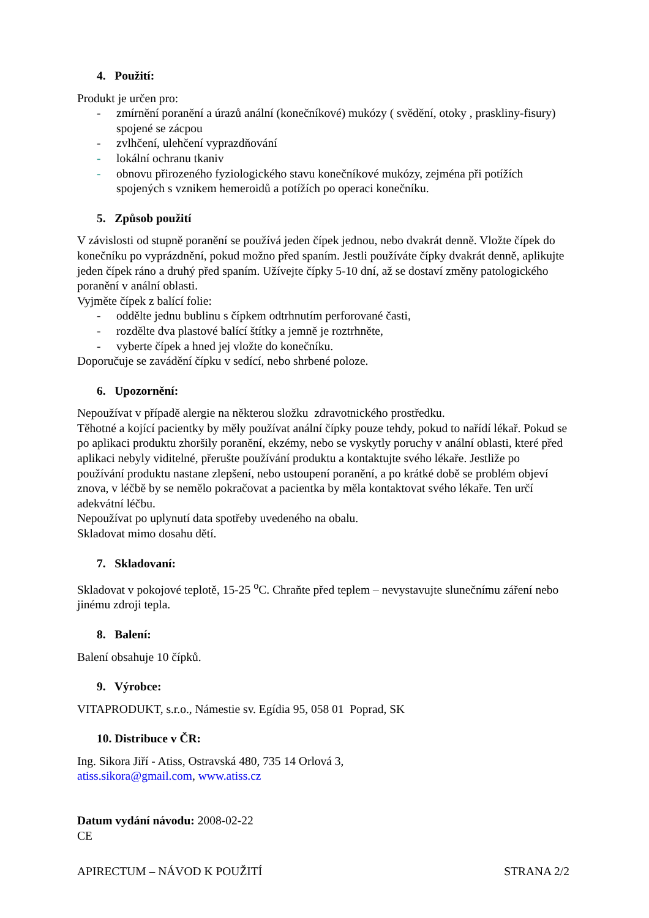4. Použití:
Produkt je určen pro:
- zmírnění poranění a úrazů anální (konečníkové) mukózy ( svědění, otoky , praskliny-fisury) spojené se zácpou
- zvlhčení, ulehčení vyprazdňování
- lokální ochranu tkaniv
- obnovu přirozeného fyziologického stavu konečníkové mukózy, zejména při potížích spojených s vznikem hemeroidů a potížích po operaci konečníku.
5. Způsob použití
V závislosti od stupně poranění se používá jeden čípek jednou, nebo dvakrát denně. Vložte čípek do konečníku po vyprázdnění, pokud možno před spaním. Jestli používáte čípky dvakrát denně, aplikujte jeden čípek ráno a druhý před spaním. Užívejte čípky 5-10 dní, až se dostaví změny patologického poranění v anální oblasti.
Vyjměte čípek z balící folie:
- oddělte jednu bublinu s čípkem odtrhnutím perforované časti,
- rozdělte dva plastové balící štítky a jemně je roztrhněte,
- vyberte čípek a hned jej vložte do konečníku.
Doporučuje se zavádění čípku v sedící, nebo shrbené poloze.
6. Upozornění:
Nepoužívat v případě alergie na některou složku zdravotnického prostředku.
Těhotné a kojící pacientky by měly používat anální čípky pouze tehdy, pokud to nařídí lékař. Pokud se po aplikaci produktu zhoršily poranění, ekzémy, nebo se vyskytly poruchy v anální oblasti, které před aplikaci nebyly viditelné, přerušte používání produktu a kontaktujte svého lékaře. Jestliže po používání produktu nastane zlepšení, nebo ustoupení poranění, a po krátké době se problém objeví znova, v léčbě by se nemělo pokračovat a pacientka by měla kontaktovat svého lékaře. Ten určí adekvátní léčbu.
Nepoužívat po uplynutí data spotřeby uvedeného na obalu.
Skladovat mimo dosahu dětí.
7. Skladovaní:
Skladovat v pokojové teplotě, 15-25 <sup>o</sup>C. Chraňte před teplem – nevystavujte slunečnímu záření nebo jinému zdroji tepla.
8. Balení:
Balení obsahuje 10 čípků.
9. Výrobce:
VITAPRODUKT, s.r.o., Námestie sv. Egídia 95, 058 01 Poprad, SK
10. Distribuce v ČR:
Ing. Sikora Jiří - Atiss, Ostravská 480, 735 14 Orlová 3,
atiss.sikora@gmail.com, www.atiss.cz
Datum vydání návodu: 2008-02-22
CE
APIRECTUM – NÁVOD K POUŽITÍ STRANA 2/2